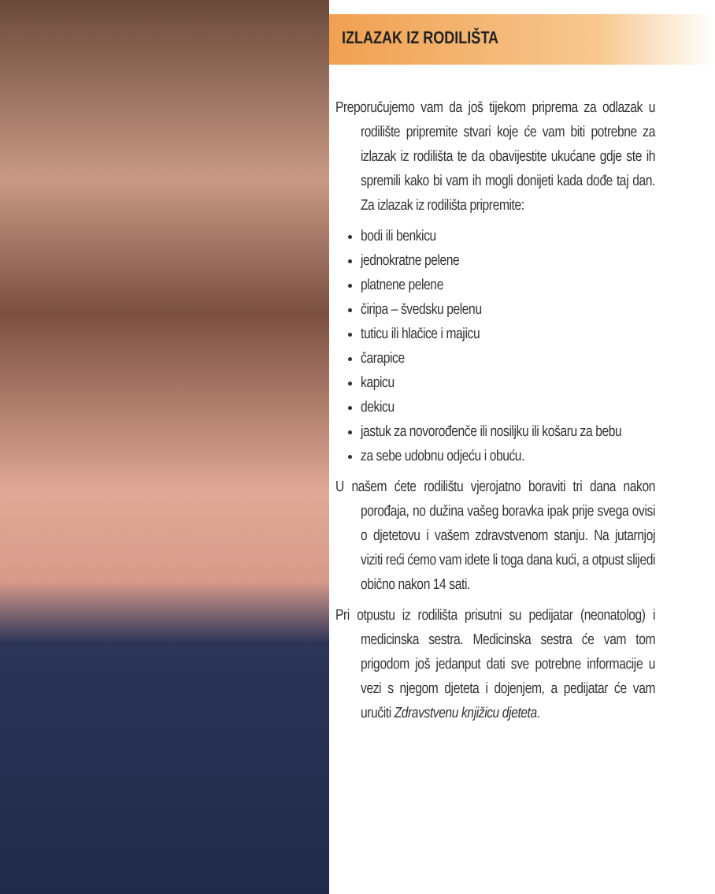IZLAZAK IZ RODILIŠTA
Preporučujemo vam da još tijekom priprema za odlazak u rodilište pripremite stvari koje će vam biti potrebne za izlazak iz rodilišta te da obavijestite ukućane gdje ste ih spremili kako bi vam ih mogli donijeti kada dođe taj dan. Za izlazak iz rodilišta pripremite:
bodi ili benkicu
jednokratne pelene
platnene pelene
čiripa – švedsku pelenu
tuticu ili hlačice i majicu
čarapice
kapicu
dekicu
jastuk za novorođenče ili nosiljku ili košaru za bebu
za sebe udobnu odjeću i obuću.
U našem ćete rodilištu vjerojatno boraviti tri dana nakon porođaja, no dužina vašeg boravka ipak prije svega ovisi o djetetovu i vašem zdravstvenom stanju. Na jutarnjoj viziti reći ćemo vam idete li toga dana kući, a otpust slijedi obično nakon 14 sati.
Pri otpustu iz rodilišta prisutni su pedijatar (neonatolog) i medicinska sestra. Medicinska sestra će vam tom prigodom još jedanput dati sve potrebne informacije u vezi s njegom djeteta i dojenjem, a pedijatar će vam uručiti Zdravstvenu knjižicu djeteta.